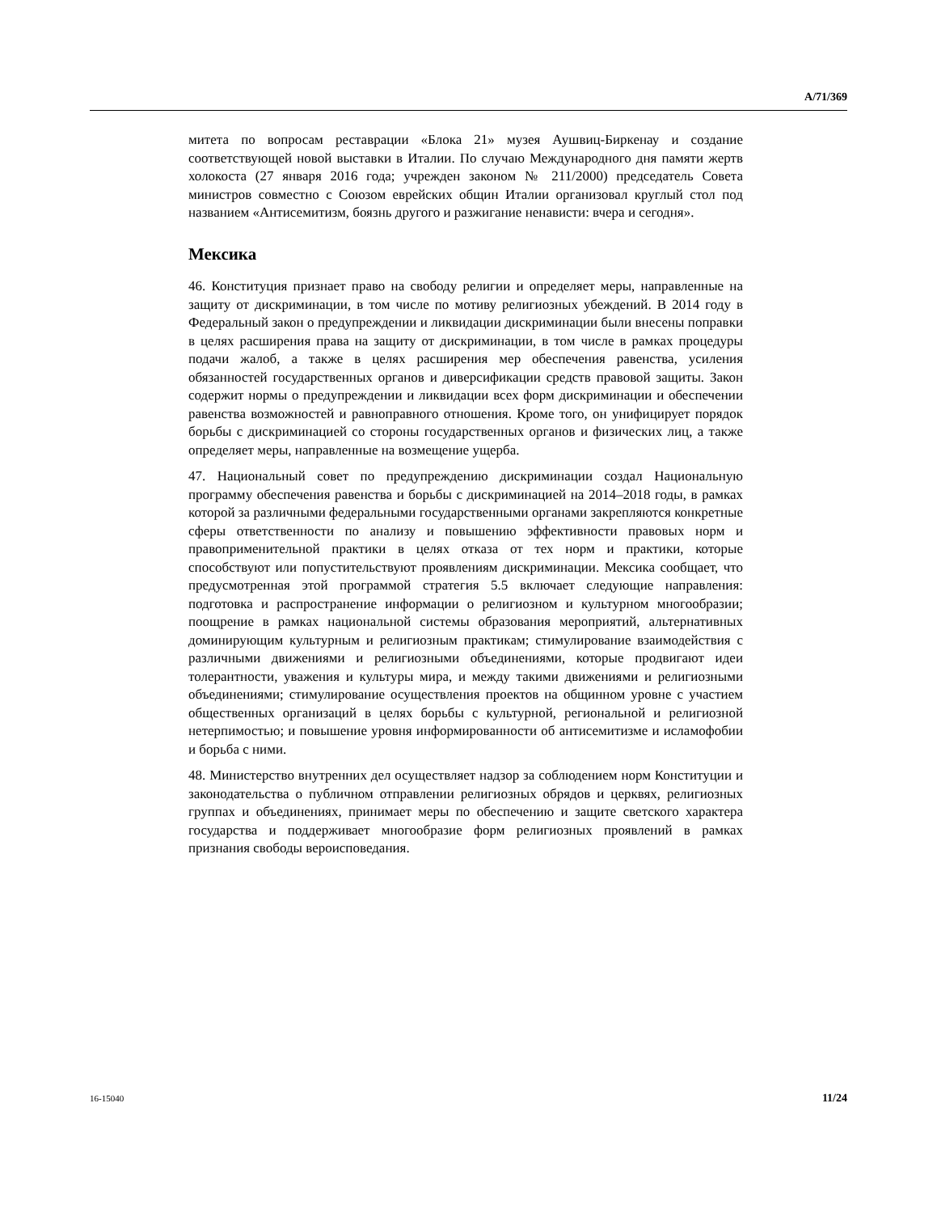A/71/369
митета по вопросам реставрации «Блока 21» музея Аушвиц-Биркенау и создание соответствующей новой выставки в Италии. По случаю Международного дня памяти жертв холокоста (27 января 2016 года; учрежден законом № 211/2000) председатель Совета министров совместно с Союзом еврейских общин Италии организовал круглый стол под названием «Антисемитизм, боязнь другого и разжигание ненависти: вчера и сегодня».
Мексика
46. Конституция признает право на свободу религии и определяет меры, направленные на защиту от дискриминации, в том числе по мотиву религиозных убеждений. В 2014 году в Федеральный закон о предупреждении и ликвидации дискриминации были внесены поправки в целях расширения права на защиту от дискриминации, в том числе в рамках процедуры подачи жалоб, а также в целях расширения мер обеспечения равенства, усиления обязанностей государственных органов и диверсификации средств правовой защиты. Закон содержит нормы о предупреждении и ликвидации всех форм дискриминации и обеспечении равенства возможностей и равноправного отношения. Кроме того, он унифицирует порядок борьбы с дискриминацией со стороны государственных органов и физических лиц, а также определяет меры, направленные на возмещение ущерба.
47. Национальный совет по предупреждению дискриминации создал Национальную программу обеспечения равенства и борьбы с дискриминацией на 2014–2018 годы, в рамках которой за различными федеральными государственными органами закрепляются конкретные сферы ответственности по анализу и повышению эффективности правовых норм и правоприменительной практики в целях отказа от тех норм и практики, которые способствуют или попустительствуют проявлениям дискриминации. Мексика сообщает, что предусмотренная этой программой стратегия 5.5 включает следующие направления: подготовка и распространение информации о религиозном и культурном многообразии; поощрение в рамках национальной системы образования мероприятий, альтернативных доминирующим культурным и религиозным практикам; стимулирование взаимодействия с различными движениями и религиозными объединениями, которые продвигают идеи толерантности, уважения и культуры мира, и между такими движениями и религиозными объединениями; стимулирование осуществления проектов на общинном уровне с участием общественных организаций в целях борьбы с культурной, региональной и религиозной нетерпимостью; и повышение уровня информированности об антисемитизме и исламофобии и борьба с ними.
48. Министерство внутренних дел осуществляет надзор за соблюдением норм Конституции и законодательства о публичном отправлении религиозных обрядов и церквях, религиозных группах и объединениях, принимает меры по обеспечению и защите светского характера государства и поддерживает многообразие форм религиозных проявлений в рамках признания свободы вероисповедания.
16-15040 11/24